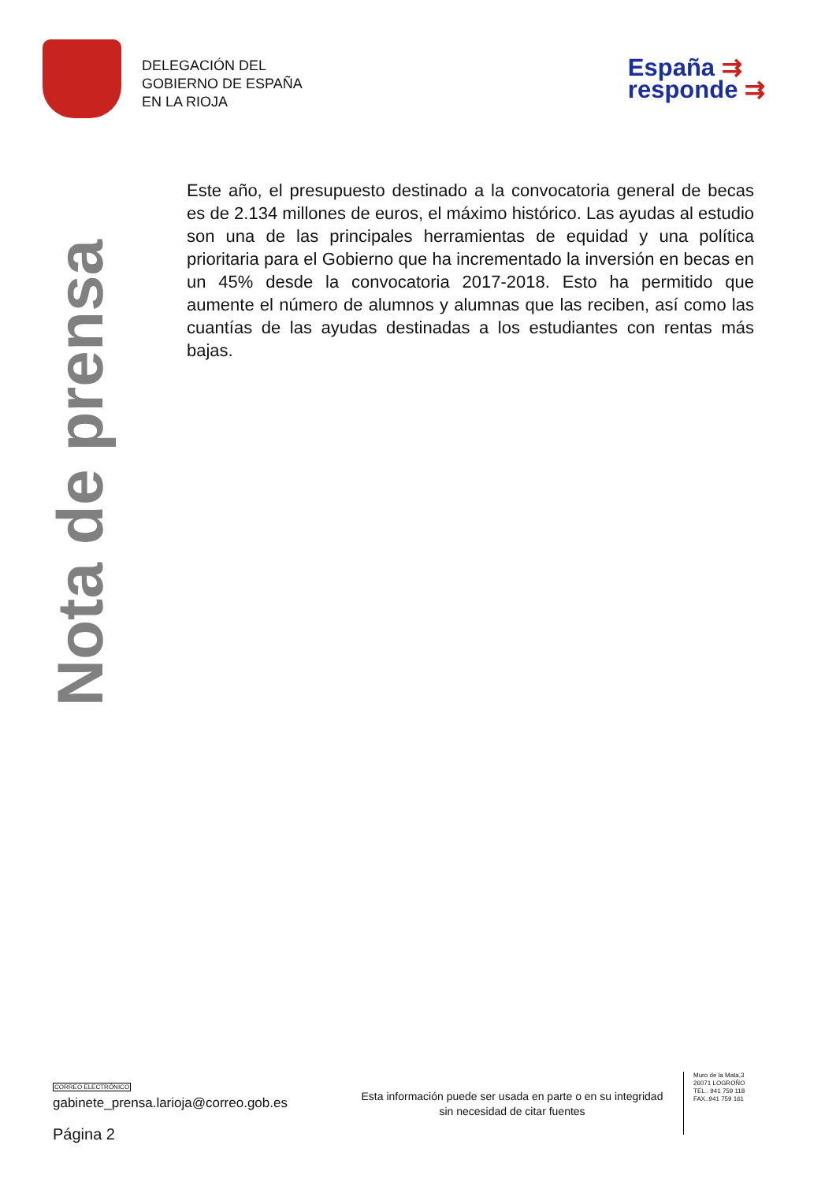DELEGACIÓN DEL
GOBIERNO DE ESPAÑA
EN LA RIOJA
España ⇉
responde ⇉
Nota de prensa
Este año, el presupuesto destinado a la convocatoria general de becas es de 2.134 millones de euros, el máximo histórico. Las ayudas al estudio son una de las principales herramientas de equidad y una política prioritaria para el Gobierno que ha incrementado la inversión en becas en un 45% desde la convocatoria 2017-2018. Esto ha permitido que aumente el número de alumnos y alumnas que las reciben, así como las cuantías de las ayudas destinadas a los estudiantes con rentas más bajas.
CORREO ELECTRÓNICO
gabinete_prensa.larioja@correo.gob.es
Página 2
Esta información puede ser usada en parte o en su integridad sin necesidad de citar fuentes
Muro de la Mata,3
26071 LOGROÑO
TEL.: 941 759 118
FAX.:941 759 161